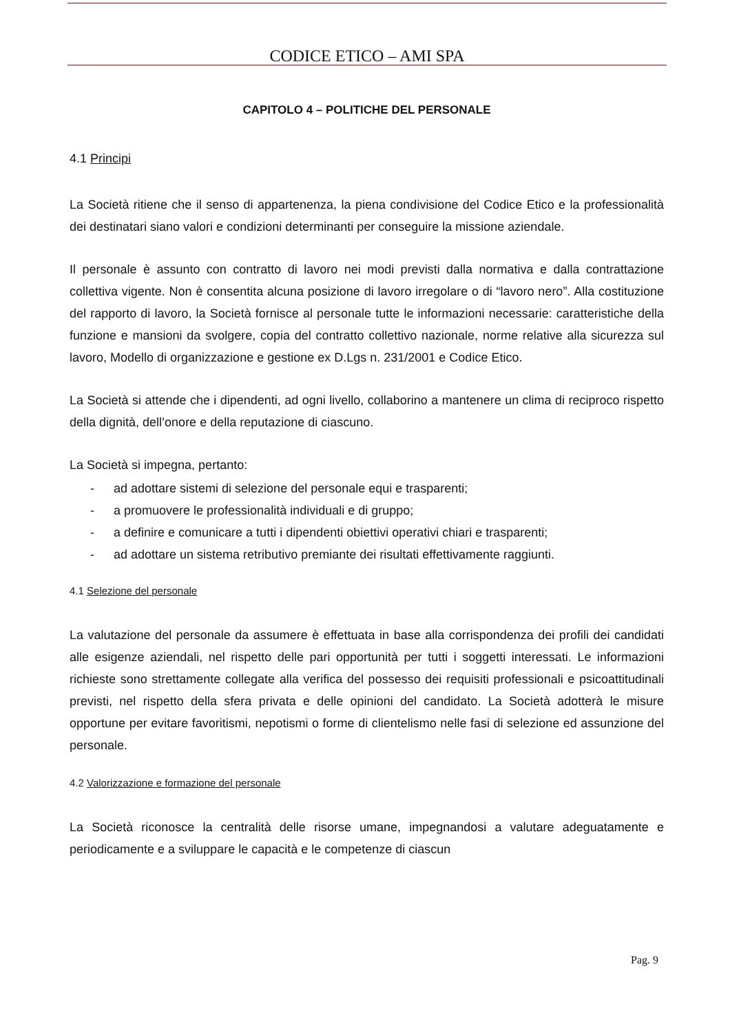CODICE ETICO – AMI SPA
CAPITOLO 4 – POLITICHE DEL PERSONALE
4.1 Principi
La Società ritiene che il senso di appartenenza, la piena condivisione del Codice Etico e la professionalità dei destinatari siano valori e condizioni determinanti per conseguire la missione aziendale.
Il personale è assunto con contratto di lavoro nei modi previsti dalla normativa e dalla contrattazione collettiva vigente. Non è consentita alcuna posizione di lavoro irregolare o di “lavoro nero”. Alla costituzione del rapporto di lavoro, la Società fornisce al personale tutte le informazioni necessarie: caratteristiche della funzione e mansioni da svolgere, copia del contratto collettivo nazionale, norme relative alla sicurezza sul lavoro, Modello di organizzazione e gestione ex D.Lgs n. 231/2001 e Codice Etico.
La Società si attende che i dipendenti, ad ogni livello, collaborino a mantenere un clima di reciproco rispetto della dignità, dell’onore e della reputazione di ciascuno.
La Società si impegna, pertanto:
- ad adottare sistemi di selezione del personale equi e trasparenti;
- a promuovere le professionalità individuali e di gruppo;
- a definire e comunicare a tutti i dipendenti obiettivi operativi chiari e trasparenti;
- ad adottare un sistema retributivo premiante dei risultati effettivamente raggiunti.
4.1 Selezione del personale
La valutazione del personale da assumere è effettuata in base alla corrispondenza dei profili dei candidati alle esigenze aziendali, nel rispetto delle pari opportunità per tutti i soggetti interessati. Le informazioni richieste sono strettamente collegate alla verifica del possesso dei requisiti professionali e psicoattitudinali previsti, nel rispetto della sfera privata e delle opinioni del candidato. La Società adotterà le misure opportune per evitare favoritismi, nepotismi o forme di clientelismo nelle fasi di selezione ed assunzione del personale.
4.2 Valorizzazione e formazione del personale
La Società riconosce la centralità delle risorse umane, impegnandosi a valutare adeguatamente e periodicamente e a sviluppare le capacità e le competenze di ciascun
Pag. 9